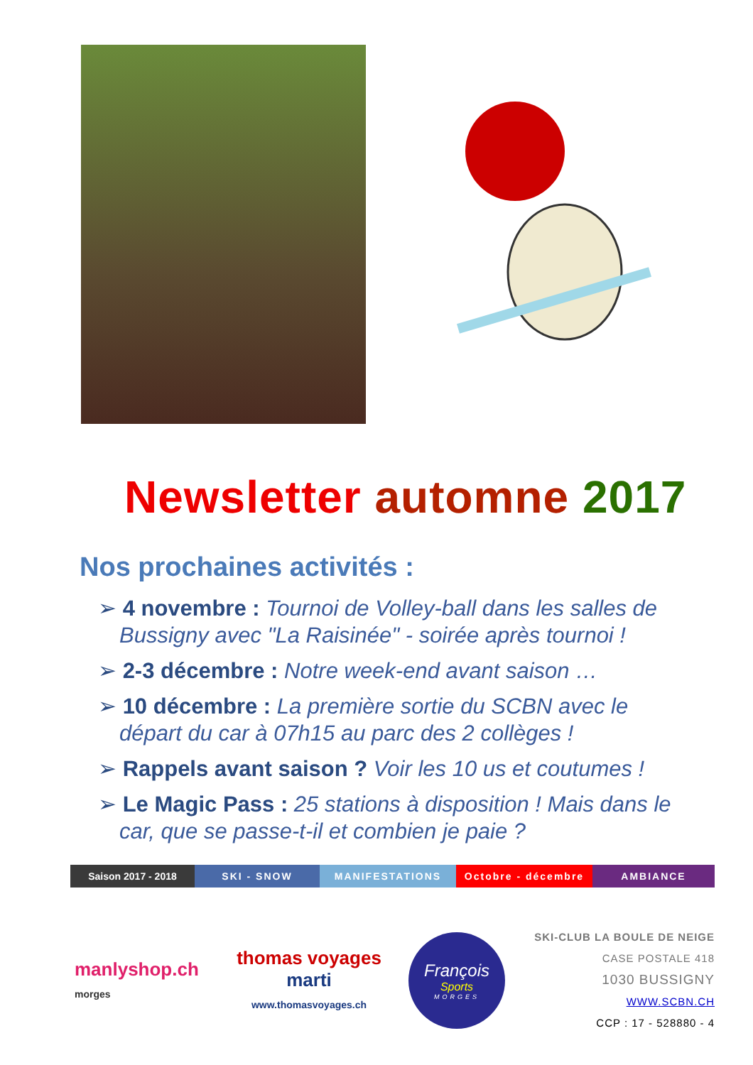Newsletter automne 2017
Nos prochaines activités :
➢ 4 novembre : Tournoi de Volley-ball dans les salles de Bussigny avec "La Raisinée" - soirée après tournoi !
➢ 2-3 décembre : Notre week-end avant saison …
➢ 10 décembre : La première sortie du SCBN avec le départ du car à 07h15 au parc des 2 collèges !
➢ Rappels avant saison ? Voir les 10 us et coutumes !
➢ Le Magic Pass : 25 stations à disposition ! Mais dans le car, que se passe-t-il et combien je paie ?
Saison 2017 - 2018
SKI - SNOW MANIFESTATIONS Octobre - décembre AMBIANCE
manlyshop.ch
morges
thomas voyages
marti
www.thomasvoyages.ch
François
Sports
MORGES
SKI-CLUB LA BOULE DE NEIGE
CASE POSTALE 418
1030 BUSSIGNY
WWW.SCBN.CH
CCP : 17 - 528880 - 4